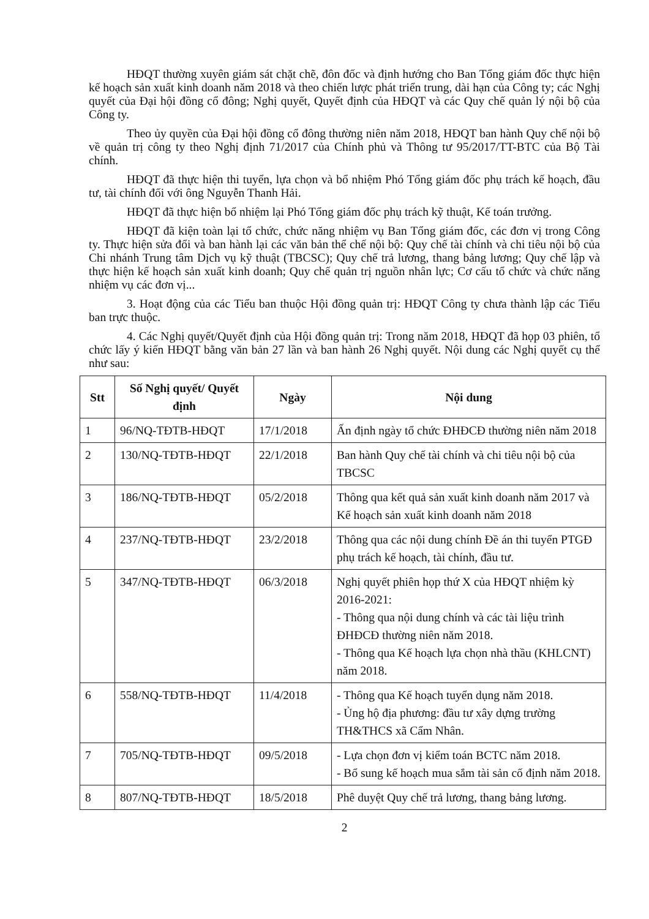HĐQT thường xuyên giám sát chặt chẽ, đôn đốc và định hướng cho Ban Tổng giám đốc thực hiện kế hoạch sản xuất kinh doanh năm 2018 và theo chiến lược phát triển trung, dài hạn của Công ty; các Nghị quyết của Đại hội đồng cổ đông; Nghị quyết, Quyết định của HĐQT và các Quy chế quản lý nội bộ của Công ty.
Theo ủy quyền của Đại hội đồng cổ đông thường niên năm 2018, HĐQT ban hành Quy chế nội bộ về quản trị công ty theo Nghị định 71/2017 của Chính phủ và Thông tư 95/2017/TT-BTC của Bộ Tài chính.
HĐQT đã thực hiện thi tuyển, lựa chọn và bổ nhiệm Phó Tổng giám đốc phụ trách kế hoạch, đầu tư, tài chính đối với ông Nguyễn Thanh Hải.
HĐQT đã thực hiện bổ nhiệm lại Phó Tổng giám đốc phụ trách kỹ thuật, Kế toán trưởng.
HĐQT đã kiện toàn lại tổ chức, chức năng nhiệm vụ Ban Tổng giám đốc, các đơn vị trong Công ty. Thực hiện sửa đổi và ban hành lại các văn bản thể chế nội bộ: Quy chế tài chính và chi tiêu nội bộ của Chi nhánh Trung tâm Dịch vụ kỹ thuật (TBCSC); Quy chế trả lương, thang bảng lương; Quy chế lập và thực hiện kế hoạch sản xuất kinh doanh; Quy chế quản trị nguồn nhân lực; Cơ cấu tổ chức và chức năng nhiệm vụ các đơn vị...
3. Hoạt động của các Tiểu ban thuộc Hội đồng quản trị: HĐQT Công ty chưa thành lập các Tiểu ban trực thuộc.
4. Các Nghị quyết/Quyết định của Hội đồng quản trị: Trong năm 2018, HĐQT đã họp 03 phiên, tổ chức lấy ý kiến HĐQT bằng văn bản 27 lần và ban hành 26 Nghị quyết. Nội dung các Nghị quyết cụ thể như sau:
| Stt | Số Nghị quyết/ Quyết định | Ngày | Nội dung |
| --- | --- | --- | --- |
| 1 | 96/NQ-TĐTB-HĐQT | 17/1/2018 | Ấn định ngày tổ chức ĐHĐCĐ thường niên năm 2018 |
| 2 | 130/NQ-TĐTB-HĐQT | 22/1/2018 | Ban hành Quy chế tài chính và chi tiêu nội bộ của TBCSC |
| 3 | 186/NQ-TĐTB-HĐQT | 05/2/2018 | Thông qua kết quả sản xuất kinh doanh năm 2017 và Kế hoạch sản xuất kinh doanh năm 2018 |
| 4 | 237/NQ-TĐTB-HĐQT | 23/2/2018 | Thông qua các nội dung chính Đề án thi tuyển PTGĐ phụ trách kế hoạch, tài chính, đầu tư. |
| 5 | 347/NQ-TĐTB-HĐQT | 06/3/2018 | Nghị quyết phiên họp thứ X của HĐQT nhiệm kỳ 2016-2021: - Thông qua nội dung chính và các tài liệu trình ĐHĐCĐ thường niên năm 2018. - Thông qua Kế hoạch lựa chọn nhà thầu (KHLCNT) năm 2018. |
| 6 | 558/NQ-TĐTB-HĐQT | 11/4/2018 | - Thông qua Kế hoạch tuyển dụng năm 2018. - Ủng hộ địa phương: đầu tư xây dựng trường TH&THCS xã Cẩm Nhân. |
| 7 | 705/NQ-TĐTB-HĐQT | 09/5/2018 | - Lựa chọn đơn vị kiểm toán BCTC năm 2018. - Bổ sung kế hoạch mua sắm tài sản cố định năm 2018. |
| 8 | 807/NQ-TĐTB-HĐQT | 18/5/2018 | Phê duyệt Quy chế trả lương, thang bảng lương. |
2